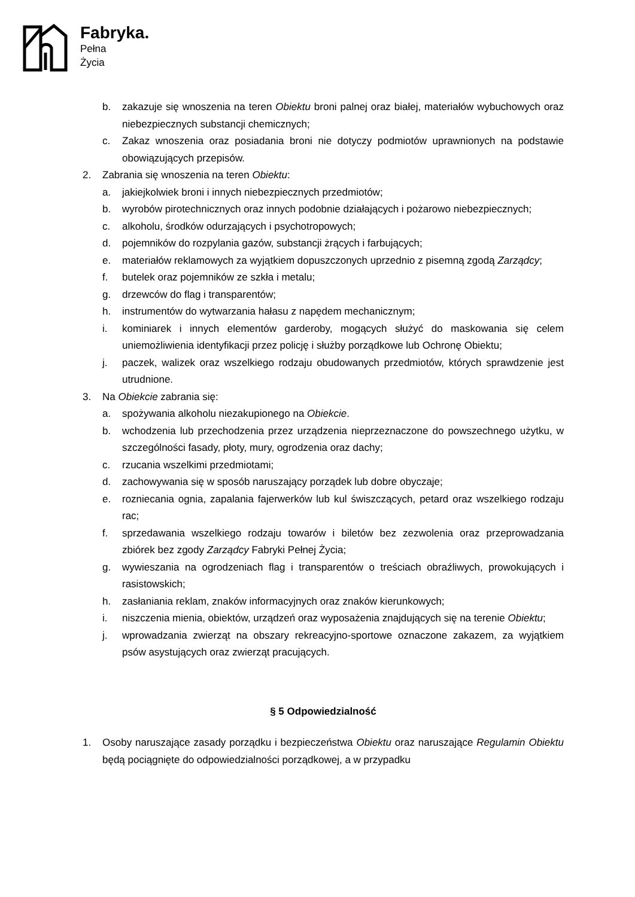Fabryka.
Pełna
Życia
b. zakazuje się wnoszenia na teren Obiektu broni palnej oraz białej, materiałów wybuchowych oraz niebezpiecznych substancji chemicznych;
c. Zakaz wnoszenia oraz posiadania broni nie dotyczy podmiotów uprawnionych na podstawie obowiązujących przepisów.
2. Zabrania się wnoszenia na teren Obiektu:
a. jakiejkolwiek broni i innych niebezpiecznych przedmiotów;
b. wyrobów pirotechnicznych oraz innych podobnie działających i pożarowo niebezpiecznych;
c. alkoholu, środków odurzających i psychotropowych;
d. pojemników do rozpylania gazów, substancji żrących i farbujących;
e. materiałów reklamowych za wyjątkiem dopuszczonych uprzednio z pisemną zgodą Zarządcy;
f. butelek oraz pojemników ze szkła i metalu;
g. drzewców do flag i transparentów;
h. instrumentów do wytwarzania hałasu z napędem mechanicznym;
i. kominiarek i innych elementów garderoby, mogących służyć do maskowania się celem uniemożliwienia identyfikacji przez policję i służby porządkowe lub Ochronę Obiektu;
j. paczek, walizek oraz wszelkiego rodzaju obudowanych przedmiotów, których sprawdzenie jest utrudnione.
3. Na Obiekcie zabrania się:
a. spożywania alkoholu niezakupionego na Obiekcie.
b. wchodzenia lub przechodzenia przez urządzenia nieprzeznaczone do powszechnego użytku, w szczególności fasady, płoty, mury, ogrodzenia oraz dachy;
c. rzucania wszelkimi przedmiotami;
d. zachowywania się w sposób naruszający porządek lub dobre obyczaje;
e. rozniecania ognia, zapalania fajerwerków lub kul świszczących, petard oraz wszelkiego rodzaju rac;
f. sprzedawania wszelkiego rodzaju towarów i biletów bez zezwolenia oraz przeprowadzania zbiórek bez zgody Zarządcy Fabryki Pełnej Życia;
g. wywieszania na ogrodzeniach flag i transparentów o treściach obraźliwych, prowokujących i rasistowskich;
h. zasłaniania reklam, znaków informacyjnych oraz znaków kierunkowych;
i. niszczenia mienia, obiektów, urządzeń oraz wyposażenia znajdujących się na terenie Obiektu;
j. wprowadzania zwierząt na obszary rekreacyjno-sportowe oznaczone zakazem, za wyjątkiem psów asystujących oraz zwierząt pracujących.
§ 5 Odpowiedzialność
1. Osoby naruszające zasady porządku i bezpieczeństwa Obiektu oraz naruszające Regulamin Obiektu będą pociągnięte do odpowiedzialności porządkowej, a w przypadku